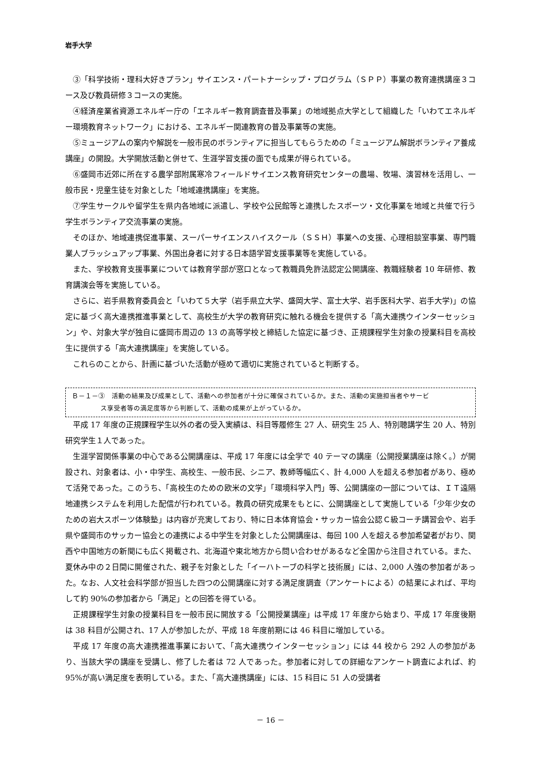岩手大学
③「科学技術・理科大好きプラン」サイエンス・パートナーシップ・プログラム（ＳＰＰ）事業の教育連携講座３コース及び教員研修３コースの実施。
④経済産業省資源エネルギー庁の「エネルギー教育調査普及事業」の地域拠点大学として組織した「いわてエネルギー環境教育ネットワーク」における、エネルギー関連教育の普及事業等の実施。
⑤ミュージアムの案内や解説を一般市民のボランティアに担当してもらうための「ミュージアム解説ボランティア養成講座」の開設。大学開放活動と併せて、生涯学習支援の面でも成果が得られている。
⑥盛岡市近郊に所在する農学部附属寒冷フィールドサイエンス教育研究センターの農場、牧場、演習林を活用し、一般市民・児童生徒を対象とした「地域連携講座」を実施。
⑦学生サークルや留学生を県内各地域に派遣し、学校や公民館等と連携したスポーツ・文化事業を地域と共催で行う学生ボランティア交流事業の実施。
そのほか、地域連携促進事業、スーパーサイエンスハイスクール（ＳＳＨ）事業への支援、心理相談室事業、専門職業人ブラッシュアップ事業、外国出身者に対する日本語学習支援事業等を実施している。
また、学校教育支援事業については教育学部が窓口となって教職員免許法認定公開講座、教職経験者 10 年研修、教育講演会等を実施している。
さらに、岩手県教育委員会と「いわて５大学（岩手県立大学、盛岡大学、富士大学、岩手医科大学、岩手大学)」の協定に基づく高大連携推進事業として、高校生が大学の教育研究に触れる機会を提供する「高大連携ウインターセッション」や、対象大学が独自に盛岡市周辺の 13 の高等学校と締結した協定に基づき、正規課程学生対象の授業科目を高校生に提供する「高大連携講座」を実施している。
これらのことから、計画に基づいた活動が極めて適切に実施されていると判断する。
Ｂ－１－③　活動の結果及び成果として、活動への参加者が十分に確保されているか。また、活動の実施担当者やサービ
ス享受者等の満足度等から判断して、活動の成果が上がっているか。
平成 17 年度の正規課程学生以外の者の受入実績は、科目等履修生 27 人、研究生 25 人、特別聴講学生 20 人、特別研究学生１人であった。
生涯学習関係事業の中心である公開講座は、平成 17 年度には全学で 40 テーマの講座（公開授業講座は除く。）が開設され、対象者は、小・中学生、高校生、一般市民、シニア、教師等幅広く、計 4,000 人を超える参加者があり、極めて活発であった。このうち、「高校生のための欧米の文学」「環境科学入門」等、公開講座の一部については、ＩＴ遠隔地連携システムを利用した配信が行われている。教員の研究成果をもとに、公開講座として実施している「少年少女のための岩大スポーツ体験塾」は内容が充実しており、特に日本体育協会・サッカー協会公認Ｃ級コーチ講習会や、岩手県や盛岡市のサッカー協会との連携による中学生を対象とした公開講座は、毎回 100 人を超える参加希望者がおり、関西や中国地方の新聞にも広く掲載され、北海道や東北地方から問い合わせがあるなど全国から注目されている。また、夏休み中の２日間に開催された、親子を対象とした「イーハトーブの科学と技術展」には、2,000 人強の参加者があった。なお、人文社会科学部が担当した四つの公開講座に対する満足度調査（アンケートによる）の結果によれば、平均して約 90%の参加者から「満足」との回答を得ている。
正規課程学生対象の授業科目を一般市民に開放する「公開授業講座」は平成 17 年度から始まり、平成 17 年度後期は 38 科目が公開され、17 人が参加したが、平成 18 年度前期には 46 科目に増加している。
平成 17 年度の高大連携推進事業において、「高大連携ウインターセッション」には 44 校から 292 人の参加があり、当該大学の講座を受講し、修了した者は 72 人であった。参加者に対しての詳細なアンケート調査によれば、約 95%が高い満足度を表明している。また、「高大連携講座」には、15 科目に 51 人の受講者
－ 16 －